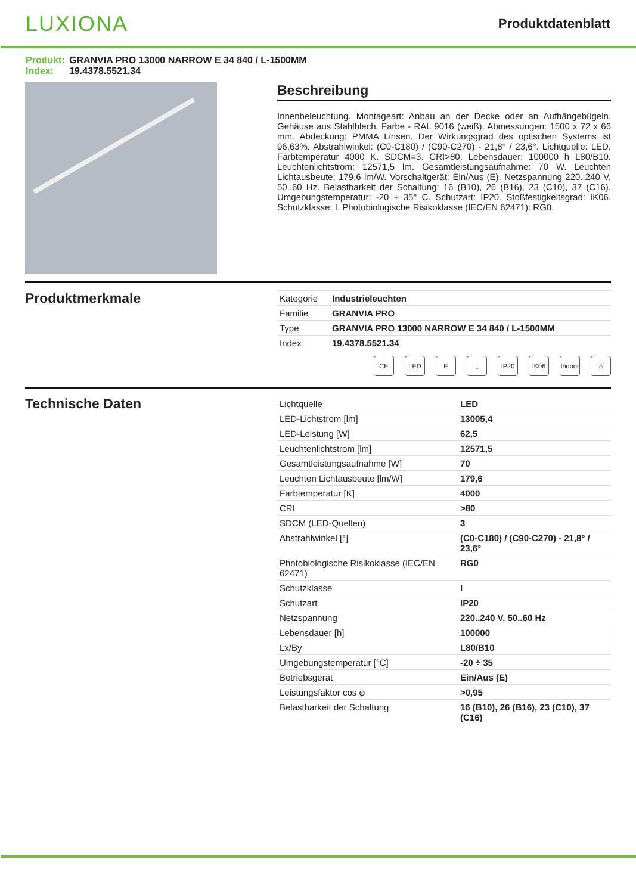LUXIONA
Produktdatenblatt
Produkt: GRANVIA PRO 13000 NARROW E 34 840 / L-1500MM
Index: 19.4378.5521.34
Beschreibung
Innenbeleuchtung. Montageart: Anbau an der Decke oder an Aufhängebügeln. Gehäuse aus Stahlblech. Farbe - RAL 9016 (weiß). Abmessungen: 1500 x 72 x 66 mm. Abdeckung: PMMA Linsen. Der Wirkungsgrad des optischen Systems ist 96,63%. Abstrahlwinkel: (C0-C180) / (C90-C270) - 21,8° / 23,6°. Lichtquelle: LED. Farbtemperatur 4000 K. SDCM=3. CRI>80. Lebensdauer: 100000 h L80/B10. Leuchtenlichtstrom: 12571,5 lm. Gesamtleistungsaufnahme: 70 W. Leuchten Lichtausbeute: 179,6 lm/W. Vorschaltgerät: Ein/Aus (E). Netzspannung 220..240 V, 50..60 Hz. Belastbarkeit der Schaltung: 16 (B10), 26 (B16), 23 (C10), 37 (C16). Umgebungstemperatur: -20 ÷ 35° C. Schutzart: IP20. Stoßfestigkeitsgrad: IK06. Schutzklasse: I. Photobiologische Risikoklasse (IEC/EN 62471): RG0.
Produktmerkmale
| Kategorie | Industrieleuchten |
| Familie | GRANVIA PRO |
| Type | GRANVIA PRO 13000 NARROW E 34 840 / L-1500MM |
| Index | 19.4378.5521.34 |
CE LED E ⏚ IP20 IK06 Indoor
⌂
Technische Daten
| Lichtquelle | LED |
| LED-Lichtstrom [lm] | 13005,4 |
| LED-Leistung [W] | 62,5 |
| Leuchtenlichtstrom [lm] | 12571,5 |
| Gesamtleistungsaufnahme [W] | 70 |
| Leuchten Lichtausbeute [lm/W] | 179,6 |
| Farbtemperatur [K] | 4000 |
| CRI | >80 |
| SDCM (LED-Quellen) | 3 |
| Abstrahlwinkel [°] | (C0-C180) / (C90-C270) - 21,8° / 23,6° |
| Photobiologische Risikoklasse (IEC/EN 62471) | RG0 |
| Schutzklasse | I |
| Schutzart | IP20 |
| Netzspannung | 220..240 V, 50..60 Hz |
| Lebensdauer [h] | 100000 |
| Lx/By | L80/B10 |
| Umgebungstemperatur [°C] | -20 ÷ 35 |
| Betriebsgerät | Ein/Aus (E) |
| Leistungsfaktor cos φ | >0,95 |
| Belastbarkeit der Schaltung | 16 (B10), 26 (B16), 23 (C10), 37 (C16) |